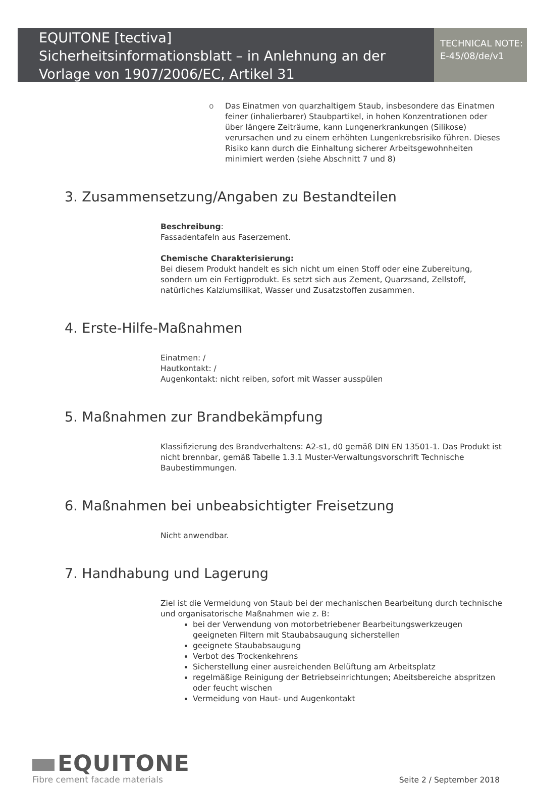EQUITONE [tectiva]
Sicherheitsinformationsblatt – in Anlehnung an der Vorlage von 1907/2006/EC, Artikel 31
TECHNICAL NOTE:
E-45/08/de/v1
o Das Einatmen von quarzhaltigem Staub, insbesondere das Einatmen feiner (inhalierbarer) Staubpartikel, in hohen Konzentrationen oder über längere Zeiträume, kann Lungenerkrankungen (Silikose) verursachen und zu einem erhöhten Lungenkrebsrisiko führen. Dieses Risiko kann durch die Einhaltung sicherer Arbeitsgewohnheiten minimiert werden (siehe Abschnitt 7 und 8)
3. Zusammensetzung/Angaben zu Bestandteilen
Beschreibung:
Fassadentafeln aus Faserzement.
Chemische Charakterisierung:
Bei diesem Produkt handelt es sich nicht um einen Stoff oder eine Zubereitung, sondern um ein Fertigprodukt. Es setzt sich aus Zement, Quarzsand, Zellstoff, natürliches Kalziumsilikat, Wasser und Zusatzstoffen zusammen.
4. Erste-Hilfe-Maßnahmen
Einatmen: /
Hautkontakt: /
Augenkontakt: nicht reiben, sofort mit Wasser ausspülen
5. Maßnahmen zur Brandbekämpfung
Klassifizierung des Brandverhaltens: A2-s1, d0 gemäß DIN EN 13501-1. Das Produkt ist nicht brennbar, gemäß Tabelle 1.3.1 Muster-Verwaltungsvorschrift Technische Baubestimmungen.
6. Maßnahmen bei unbeabsichtigter Freisetzung
Nicht anwendbar.
7. Handhabung und Lagerung
Ziel ist die Vermeidung von Staub bei der mechanischen Bearbeitung durch technische und organisatorische Maßnahmen wie z. B:
bei der Verwendung von motorbetriebener Bearbeitungswerkzeugen geeigneten Filtern mit Staubabsaugung sicherstellen
geeignete Staubabsaugung
Verbot des Trockenkehrens
Sicherstellung einer ausreichenden Belüftung am Arbeitsplatz
regelmäßige Reinigung der Betriebseinrichtungen; Abeitsbereiche abspritzen oder feucht wischen
Vermeidung von Haut- und Augenkontakt
EQUITONE
Fibre cement facade materials
Seite 2 / September 2018